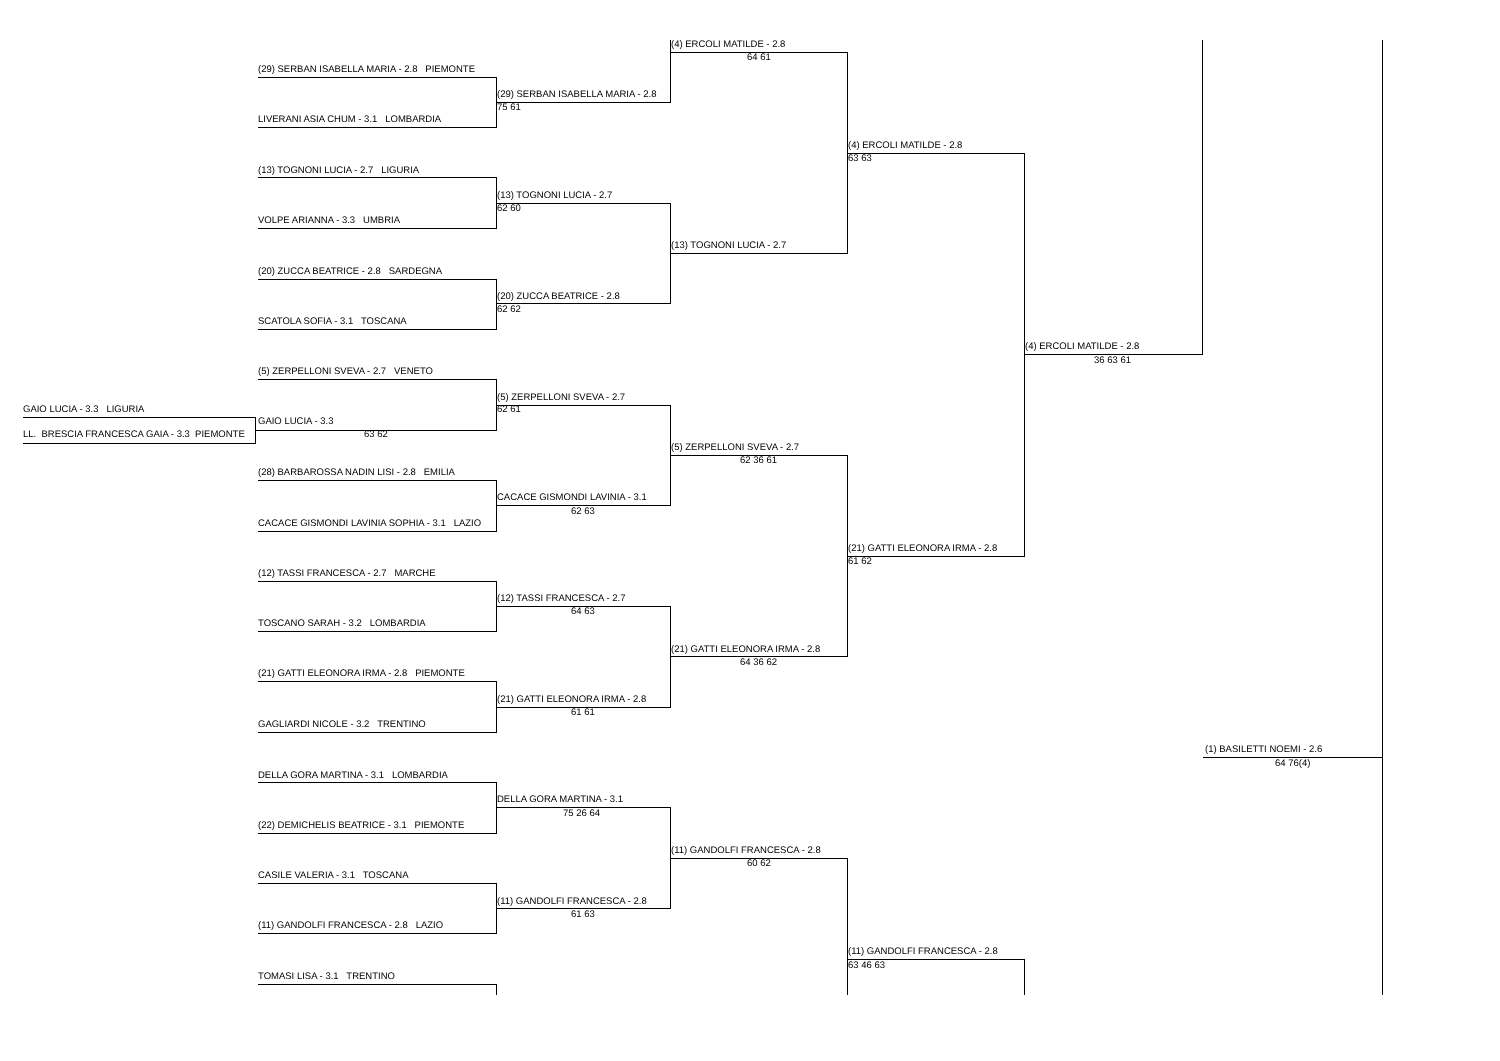(4) ERCOLI MATILDE - 2.8
64 61
(29) SERBAN ISABELLA MARIA - 2.8 PIEMONTE
(29) SERBAN ISABELLA MARIA - 2.8
75 61
LIVERANI ASIA CHUM - 3.1 LOMBARDIA
(4) ERCOLI MATILDE - 2.8
63 63
(13) TOGNONI LUCIA - 2.7 LIGURIA
(13) TOGNONI LUCIA - 2.7
62 60
VOLPE ARIANNA - 3.3 UMBRIA
(13) TOGNONI LUCIA - 2.7
(20) ZUCCA BEATRICE - 2.8 SARDEGNA
(20) ZUCCA BEATRICE - 2.8
62 62
SCATOLA SOFIA - 3.1 TOSCANA
(4) ERCOLI MATILDE - 2.8
36 63 61
(5) ZERPELLONI SVEVA - 2.7 VENETO
(5) ZERPELLONI SVEVA - 2.7
GAIO LUCIA - 3.3 LIGURIA 62 61
GAIO LUCIA - 3.3
LL. BRESCIA FRANCESCA GAIA - 3.3 PIEMONTE 63 62
(5) ZERPELLONI SVEVA - 2.7
62 36 61
(28) BARBAROSSA NADIN LISI - 2.8 EMILIA
CACACE GISMONDI LAVINIA - 3.1
62 63
CACACE GISMONDI LAVINIA SOPHIA - 3.1 LAZIO
(21) GATTI ELEONORA IRMA - 2.8
61 62
(12) TASSI FRANCESCA - 2.7 MARCHE
(12) TASSI FRANCESCA - 2.7
64 63
TOSCANO SARAH - 3.2 LOMBARDIA
(21) GATTI ELEONORA IRMA - 2.8
64 36 62
(21) GATTI ELEONORA IRMA - 2.8 PIEMONTE
(21) GATTI ELEONORA IRMA - 2.8
61 61
GAGLIARDI NICOLE - 3.2 TRENTINO
(1) BASILETTI NOEMI - 2.6
64 76(4)
DELLA GORA MARTINA - 3.1 LOMBARDIA
DELLA GORA MARTINA - 3.1
75 26 64
(22) DEMICHELIS BEATRICE - 3.1 PIEMONTE
(11) GANDOLFI FRANCESCA - 2.8
60 62
CASILE VALERIA - 3.1 TOSCANA
(11) GANDOLFI FRANCESCA - 2.8
61 63
(11) GANDOLFI FRANCESCA - 2.8 LAZIO
(11) GANDOLFI FRANCESCA - 2.8
63 46 63
TOMASI LISA - 3.1 TRENTINO